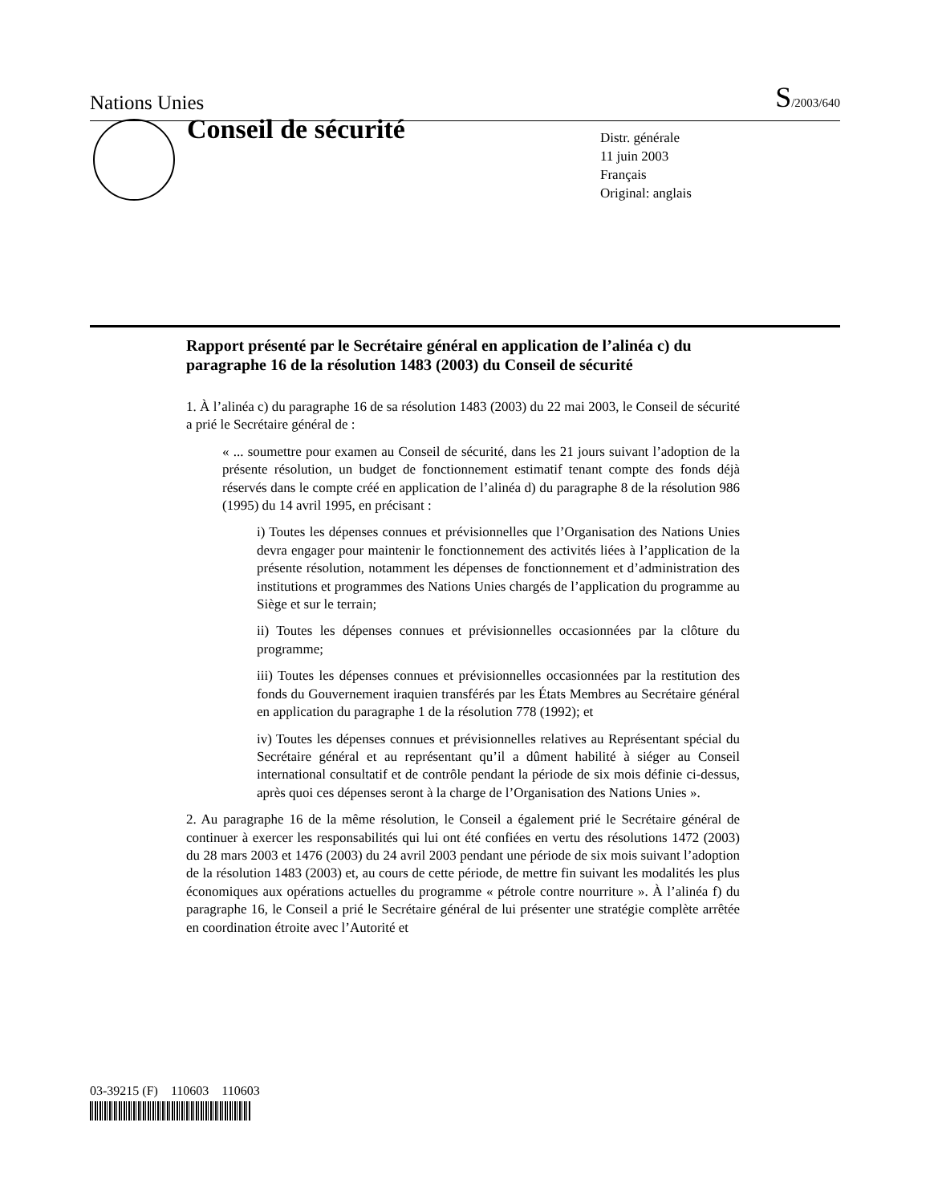Nations Unies S/2003/640
Conseil de sécurité
Distr. générale
11 juin 2003
Français
Original: anglais
Rapport présenté par le Secrétaire général en application de l’alinéa c) du paragraphe 16 de la résolution 1483 (2003) du Conseil de sécurité
1. À l’alinéa c) du paragraphe 16 de sa résolution 1483 (2003) du 22 mai 2003, le Conseil de sécurité a prié le Secrétaire général de :
« ... soumettre pour examen au Conseil de sécurité, dans les 21 jours suivant l’adoption de la présente résolution, un budget de fonctionnement estimatif tenant compte des fonds déjà réservés dans le compte créé en application de l’alinéa d) du paragraphe 8 de la résolution 986 (1995) du 14 avril 1995, en précisant :
i) Toutes les dépenses connues et prévisionnelles que l’Organisation des Nations Unies devra engager pour maintenir le fonctionnement des activités liées à l’application de la présente résolution, notamment les dépenses de fonctionnement et d’administration des institutions et programmes des Nations Unies chargés de l’application du programme au Siège et sur le terrain;
ii) Toutes les dépenses connues et prévisionnelles occasionnées par la clôture du programme;
iii) Toutes les dépenses connues et prévisionnelles occasionnées par la restitution des fonds du Gouvernement iraquien transférés par les États Membres au Secrétaire général en application du paragraphe 1 de la résolution 778 (1992); et
iv) Toutes les dépenses connues et prévisionnelles relatives au Représentant spécial du Secrétaire général et au représentant qu’il a dûment habilité à siéger au Conseil international consultatif et de contrôle pendant la période de six mois définie ci-dessus, après quoi ces dépenses seront à la charge de l’Organisation des Nations Unies ».
2. Au paragraphe 16 de la même résolution, le Conseil a également prié le Secrétaire général de continuer à exercer les responsabilités qui lui ont été confiées en vertu des résolutions 1472 (2003) du 28 mars 2003 et 1476 (2003) du 24 avril 2003 pendant une période de six mois suivant l’adoption de la résolution 1483 (2003) et, au cours de cette période, de mettre fin suivant les modalités les plus économiques aux opérations actuelles du programme « pétrole contre nourriture ». À l’alinéa f) du paragraphe 16, le Conseil a prié le Secrétaire général de lui présenter une stratégie complète arrêtée en coordination étroite avec l’Autorité et
03-39215 (F) 110603 110603